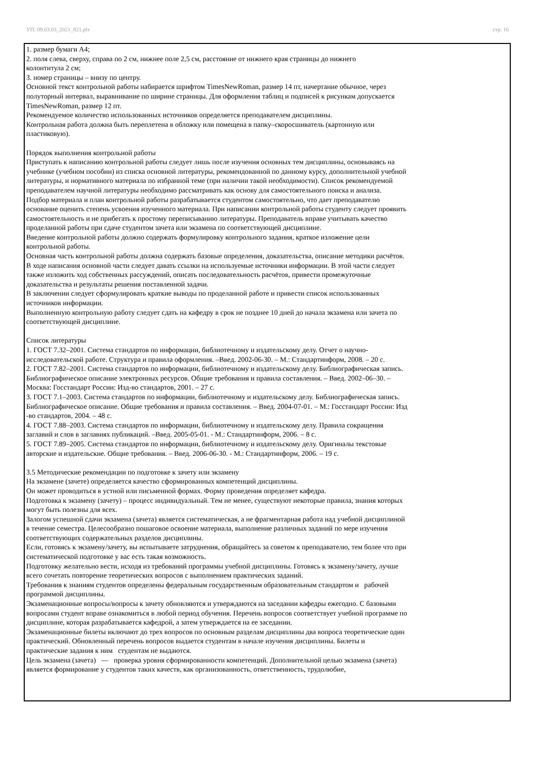УП: 09.03.03_2021_821.plx стр. 16
1. размер бумаги А4;
2. поля слева, сверху, справа по 2 см, нижнее поле 2,5 см, расстояние от нижнего края страницы до нижнего
колонтитула 2 см;
3. номер страницы – внизу по центру.
Основной текст контрольной работы набирается шрифтом TimesNewRoman, размер 14 пт, начертание обычное, через
полуторный интервал, выравнивание по ширине страницы. Для оформления таблиц и подписей к рисункам допускается
TimesNewRoman, размер 12 пт.
Рекомендуемое количество использованных источников определяется преподавателем дисциплины.
Контрольная работа должна быть переплетена в обложку или помещена в папку–скоросшиватель (картонную или
пластиковую).
Порядок выполнения контрольной работы
Приступать к написанию контрольной работы следует лишь после изучения основных тем дисциплины, основываясь на
учебнике (учебном пособии) из списка основной литературы, рекомендованной по данному курсу, дополнительной учебной
литературы, и нормативного материала по избранной теме (при наличии такой необходимости). Список рекомендуемой
преподавателем научной литературы необходимо рассматривать как основу для самостоятельного поиска и анализа.
Подбор материала и план контрольной работы разрабатывается студентом самостоятельно, что дает преподавателю
основание оценить степень усвоения изученного материала. При написании контрольной работы студенту следует проявить
самостоятельность и не прибегать к простому переписыванию литературы. Преподаватель вправе учитывать качество
проделанной работы при сдаче студентом зачета или экзамена по соответствующей дисциплине.
Введение контрольной работы должно содержать формулировку контрольного задания, краткое изложение цели
контрольной работы.
Основная часть контрольной работы должна содержать базовые определения, доказательства, описание методики расчётов.
В ходе написания основной части следует давать ссылки на используемые источники информации. В этой части следует
также изложить ход собственных рассуждений, описать последовательность расчётов, привести промежуточные
доказательства и результаты решения поставленной задачи.
В заключении следует сформулировать краткие выводы по проделанной работе и привести список использованных
источников информации.
Выполненную контрольную работу следует сдать на кафедру в срок не позднее 10 дней до начала экзамена или зачета по
соответствующей дисциплине.
Список литературы
1. ГОСТ 7.32–2001. Система стандартов по информации, библиотечному и издательскому делу. Отчет о научно-
исследовательской работе. Структура и правила оформления. –Введ. 2002-06-30. – М.: Стандартинформ, 2008. – 20 с.
2. ГОСТ 7.82–2001. Система стандартов по информации, библиотечному и издательскому делу. Библиографическая запись.
Библиографическое описание электронных ресурсов. Общие требования и правила составления. – Введ. 2002–06–30. –
Москва: Госстандарт России: Изд-во стандартов, 2001. – 27 с.
3. ГОСТ 7.1–2003. Система стандартов по информации, библиотечному и издательскому делу. Библиографическая запись.
Библиографическое описание. Общие требования и правила составления. – Введ. 2004-07-01. – М.: Госстандарт России: Изд
-во стандартов, 2004. – 48 с.
4. ГОСТ 7.88–2003. Система стандартов по информации, библиотечному и издательскому делу. Правила сокращения
заглавий и слов в заглавиях публикаций. –Введ. 2005-05-01. - М.: Стандартинформ, 2006. – 8 с.
5. ГОСТ 7.89–2005. Система стандартов по информации, библиотечному и издательскому делу. Оригиналы текстовые
авторские и издательские. Общие требования. – Введ. 2006-06-30. - М.: Стандартинформ, 2006. – 19 с.
3.5 Методические рекомендации по подготовке к зачету или экзамену
На экзамене (зачете) определяется качество сформированных компетенций дисциплины.
Он может проводиться в устной или письменной формах. Форму проведения определяет кафедра.
Подготовка к экзамену (зачету) – процесс индивидуальный. Тем не менее, существуют некоторые правила, знания которых
могут быть полезны для всех.
Залогом успешной сдачи экзамена (зачета) является систематическая, а не фрагментарная работа над учебной дисциплиной
в течение семестра. Целесообразно пошаговое освоение материала, выполнение различных заданий по мере изучения
соответствующих содержательных разделов дисциплины.
Если, готовясь к экзамену/зачету, вы испытываете затруднения, обращайтесь за советом к преподавателю, тем более что при
систематической подготовке у вас есть такая возможность.
Подготовку желательно вести, исходя из требований программы учебной дисциплины. Готовясь к экзамену/зачету, лучше
всего сочетать повторение теоретических вопросов с выполнением практических заданий.
Требования к знаниям студентов определены федеральным государственным образовательным стандартом и рабочей
программой дисциплины.
Экзаменационные вопросы/вопросы к зачету обновляются и утверждаются на заседании кафедры ежегодно. С базовыми
вопросами студент вправе ознакомиться в любой период обучения. Перечень вопросов соответствует учебной программе по
дисциплине, которая разрабатывается кафедрой, а затем утверждается на ее заседании.
Экзаменационные билеты включают до трех вопросов по основным разделам дисциплины два вопроса теоретические один
практический. Обновленный перечень вопросов выдается студентам в начале изучения дисциплины. Билеты и
практические задания к ним студентам не выдаются.
Цель экзамена (зачета) — проверка уровня сформированности компетенций. Дополнительной целью экзамена (зачета)
является формирование у студентов таких качеств, как организованность, ответственность, трудолюбие,